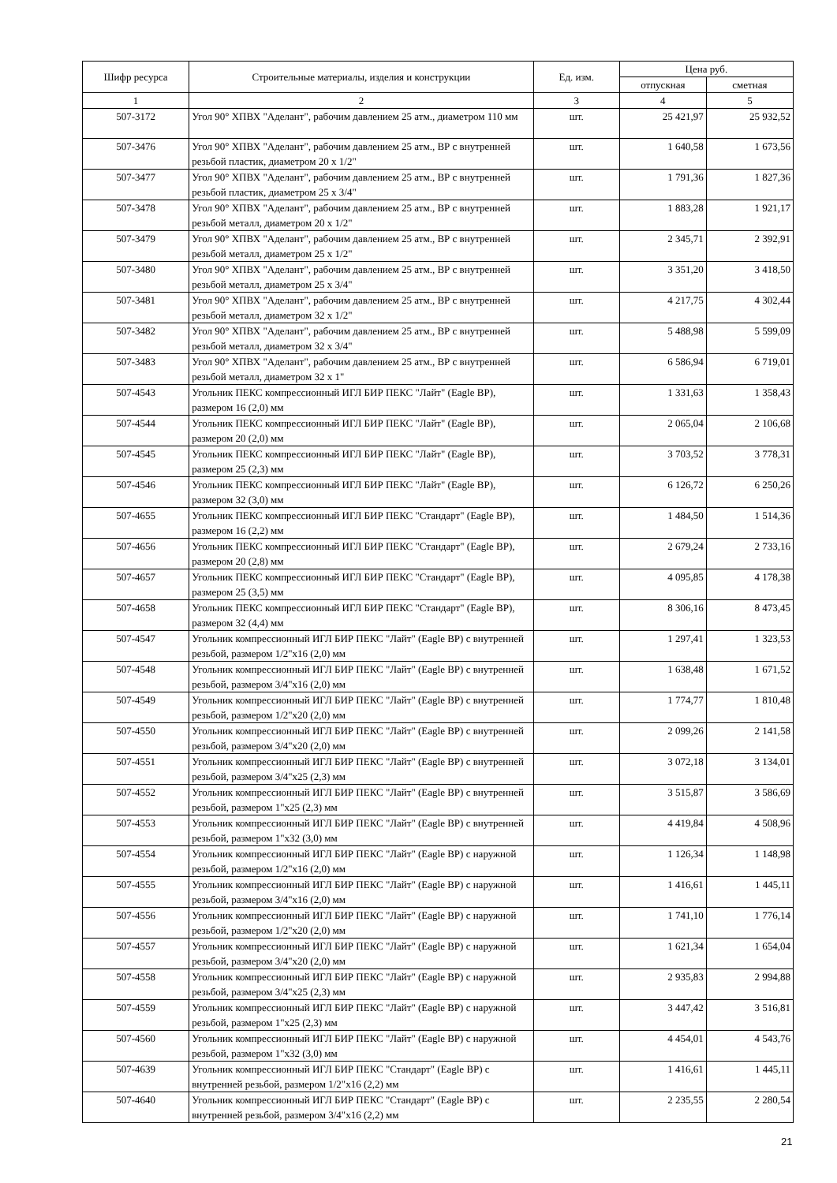| Шифр ресурса | Строительные материалы, изделия и конструкции | Ед. изм. | Цена руб. | |
| --- | --- | --- | --- | --- |
| | | | отпускная | сметная |
| 1 | 2 | 3 | 4 | 5 |
| 507-3172 | Угол 90° ХПВХ "Аделант", рабочим давлением 25 атм., диаметром 110 мм | шт. | 25 421,97 | 25 932,52 |
| 507-3476 | Угол 90° ХПВХ "Аделант", рабочим давлением 25 атм., ВР с внутренней резьбой пластик, диаметром 20 x 1/2" | шт. | 1 640,58 | 1 673,56 |
| 507-3477 | Угол 90° ХПВХ "Аделант", рабочим давлением 25 атм., ВР с внутренней резьбой пластик, диаметром 25 x 3/4" | шт. | 1 791,36 | 1 827,36 |
| 507-3478 | Угол 90° ХПВХ "Аделант", рабочим давлением 25 атм., ВР с внутренней резьбой металл, диаметром 20 x 1/2" | шт. | 1 883,28 | 1 921,17 |
| 507-3479 | Угол 90° ХПВХ "Аделант", рабочим давлением 25 атм., ВР с внутренней резьбой металл, диаметром 25 x 1/2" | шт. | 2 345,71 | 2 392,91 |
| 507-3480 | Угол 90° ХПВХ "Аделант", рабочим давлением 25 атм., ВР с внутренней резьбой металл, диаметром 25 x 3/4" | шт. | 3 351,20 | 3 418,50 |
| 507-3481 | Угол 90° ХПВХ "Аделант", рабочим давлением 25 атм., ВР с внутренней резьбой металл, диаметром 32 x 1/2" | шт. | 4 217,75 | 4 302,44 |
| 507-3482 | Угол 90° ХПВХ "Аделант", рабочим давлением 25 атм., ВР с внутренней резьбой металл, диаметром 32 x 3/4" | шт. | 5 488,98 | 5 599,09 |
| 507-3483 | Угол 90° ХПВХ "Аделант", рабочим давлением 25 атм., ВР с внутренней резьбой металл, диаметром 32 x 1" | шт. | 6 586,94 | 6 719,01 |
| 507-4543 | Угольник ПЕКС компрессионный ИГЛ БИР ПЕКС "Лайт" (Eagle BP), размером 16 (2,0) мм | шт. | 1 331,63 | 1 358,43 |
| 507-4544 | Угольник ПЕКС компрессионный ИГЛ БИР ПЕКС "Лайт" (Eagle BP), размером 20 (2,0) мм | шт. | 2 065,04 | 2 106,68 |
| 507-4545 | Угольник ПЕКС компрессионный ИГЛ БИР ПЕКС "Лайт" (Eagle BP), размером 25 (2,3) мм | шт. | 3 703,52 | 3 778,31 |
| 507-4546 | Угольник ПЕКС компрессионный ИГЛ БИР ПЕКС "Лайт" (Eagle BP), размером 32 (3,0) мм | шт. | 6 126,72 | 6 250,26 |
| 507-4655 | Угольник ПЕКС компрессионный ИГЛ БИР ПЕКС "Стандарт" (Eagle BP), размером 16 (2,2) мм | шт. | 1 484,50 | 1 514,36 |
| 507-4656 | Угольник ПЕКС компрессионный ИГЛ БИР ПЕКС "Стандарт" (Eagle BP), размером 20 (2,8) мм | шт. | 2 679,24 | 2 733,16 |
| 507-4657 | Угольник ПЕКС компрессионный ИГЛ БИР ПЕКС "Стандарт" (Eagle BP), размером 25 (3,5) мм | шт. | 4 095,85 | 4 178,38 |
| 507-4658 | Угольник ПЕКС компрессионный ИГЛ БИР ПЕКС "Стандарт" (Eagle BP), размером 32 (4,4) мм | шт. | 8 306,16 | 8 473,45 |
| 507-4547 | Угольник компрессионный ИГЛ БИР ПЕКС "Лайт" (Eagle BP) с внутренней резьбой, размером 1/2"x16 (2,0) мм | шт. | 1 297,41 | 1 323,53 |
| 507-4548 | Угольник компрессионный ИГЛ БИР ПЕКС "Лайт" (Eagle BP) с внутренней резьбой, размером 3/4"x16 (2,0) мм | шт. | 1 638,48 | 1 671,52 |
| 507-4549 | Угольник компрессионный ИГЛ БИР ПЕКС "Лайт" (Eagle BP) с внутренней резьбой, размером 1/2"x20 (2,0) мм | шт. | 1 774,77 | 1 810,48 |
| 507-4550 | Угольник компрессионный ИГЛ БИР ПЕКС "Лайт" (Eagle BP) с внутренней резьбой, размером 3/4"x20 (2,0) мм | шт. | 2 099,26 | 2 141,58 |
| 507-4551 | Угольник компрессионный ИГЛ БИР ПЕКС "Лайт" (Eagle BP) с внутренней резьбой, размером 3/4"x25 (2,3) мм | шт. | 3 072,18 | 3 134,01 |
| 507-4552 | Угольник компрессионный ИГЛ БИР ПЕКС "Лайт" (Eagle BP) с внутренней резьбой, размером 1"x25 (2,3) мм | шт. | 3 515,87 | 3 586,69 |
| 507-4553 | Угольник компрессионный ИГЛ БИР ПЕКС "Лайт" (Eagle BP) с внутренней резьбой, размером 1"x32 (3,0) мм | шт. | 4 419,84 | 4 508,96 |
| 507-4554 | Угольник компрессионный ИГЛ БИР ПЕКС "Лайт" (Eagle BP) с наружной резьбой, размером 1/2"x16 (2,0) мм | шт. | 1 126,34 | 1 148,98 |
| 507-4555 | Угольник компрессионный ИГЛ БИР ПЕКС "Лайт" (Eagle BP) с наружной резьбой, размером 3/4"x16 (2,0) мм | шт. | 1 416,61 | 1 445,11 |
| 507-4556 | Угольник компрессионный ИГЛ БИР ПЕКС "Лайт" (Eagle BP) с наружной резьбой, размером 1/2"x20 (2,0) мм | шт. | 1 741,10 | 1 776,14 |
| 507-4557 | Угольник компрессионный ИГЛ БИР ПЕКС "Лайт" (Eagle BP) с наружной резьбой, размером 3/4"x20 (2,0) мм | шт. | 1 621,34 | 1 654,04 |
| 507-4558 | Угольник компрессионный ИГЛ БИР ПЕКС "Лайт" (Eagle BP) с наружной резьбой, размером 3/4"x25 (2,3) мм | шт. | 2 935,83 | 2 994,88 |
| 507-4559 | Угольник компрессионный ИГЛ БИР ПЕКС "Лайт" (Eagle BP) с наружной резьбой, размером 1"x25 (2,3) мм | шт. | 3 447,42 | 3 516,81 |
| 507-4560 | Угольник компрессионный ИГЛ БИР ПЕКС "Лайт" (Eagle BP) с наружной резьбой, размером 1"x32 (3,0) мм | шт. | 4 454,01 | 4 543,76 |
| 507-4639 | Угольник компрессионный ИГЛ БИР ПЕКС "Стандарт" (Eagle BP) с внутренней резьбой, размером 1/2"x16 (2,2) мм | шт. | 1 416,61 | 1 445,11 |
| 507-4640 | Угольник компрессионный ИГЛ БИР ПЕКС "Стандарт" (Eagle BP) с внутренней резьбой, размером 3/4"x16 (2,2) мм | шт. | 2 235,55 | 2 280,54 |
21